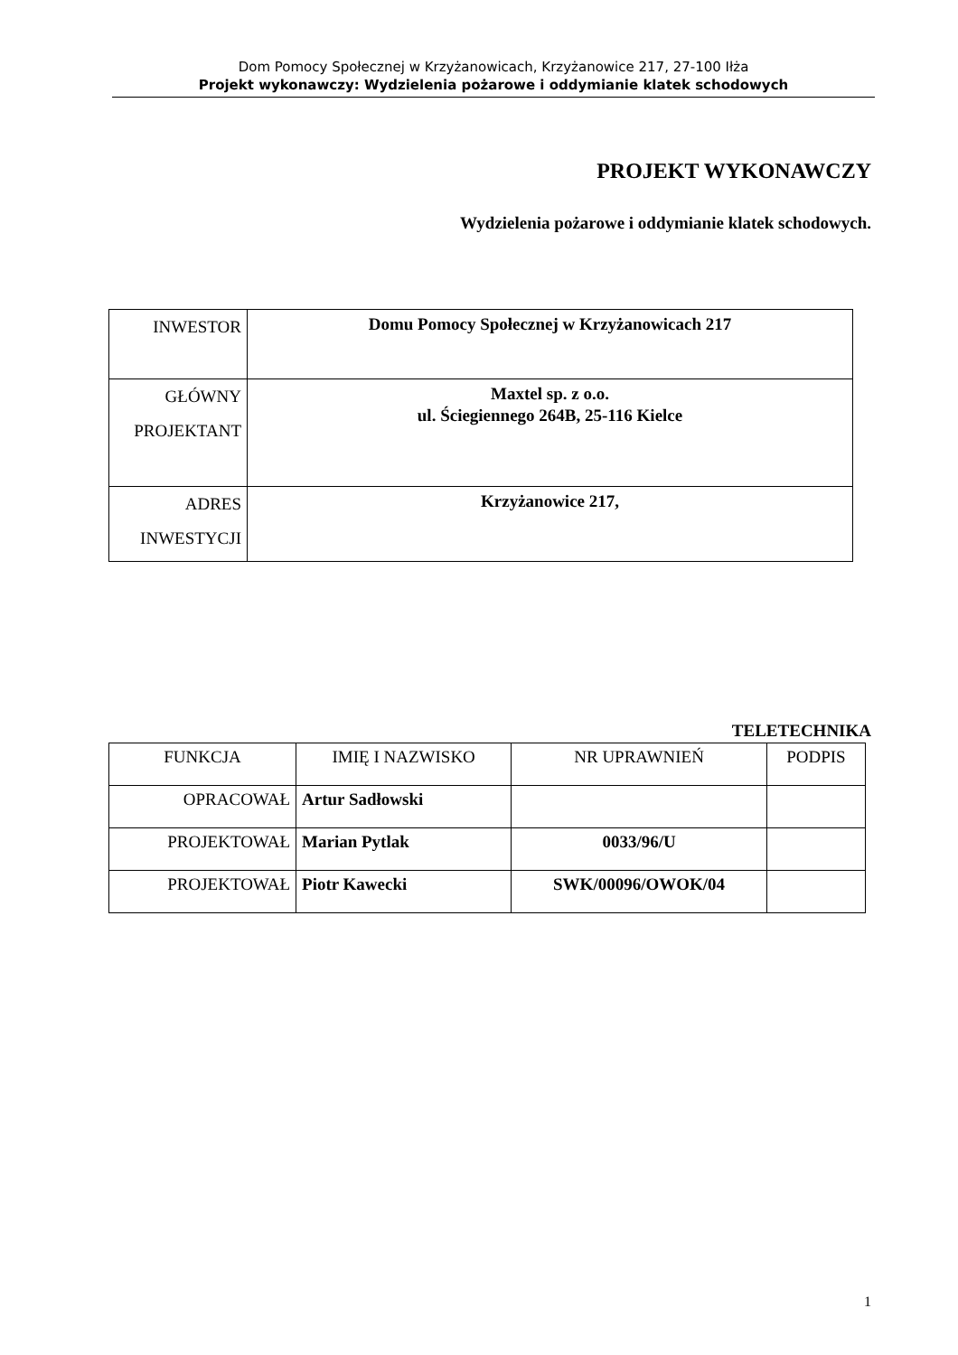Dom Pomocy Społecznej w Krzyżanowicach, Krzyżanowice 217, 27-100 Iłża
Projekt wykonawczy: Wydzielenia pożarowe i oddymianie klatek schodowych
PROJEKT WYKONAWCZY
Wydzielenia pożarowe i oddymianie klatek schodowych.
| INWESTOR | Domu Pomocy Społecznej w Krzyżanowicach 217 |
| GŁÓWNY PROJEKTANT | Maxtel sp. z o.o. ul. Ściegiennego 264B, 25-116 Kielce |
| ADRES INWESTYCJI | Krzyżanowice 217, |
TELETECHNIKA
| FUNKCJA | IMIĘ I NAZWISKO | NR UPRAWNIEŃ | PODPIS |
| OPRACOWAŁ | Artur Sadłowski | | |
| PROJEKTOWAŁ | Marian Pytlak | 0033/96/U | |
| PROJEKTOWAŁ | Piotr Kawecki | SWK/00096/OWOK/04 | |
1